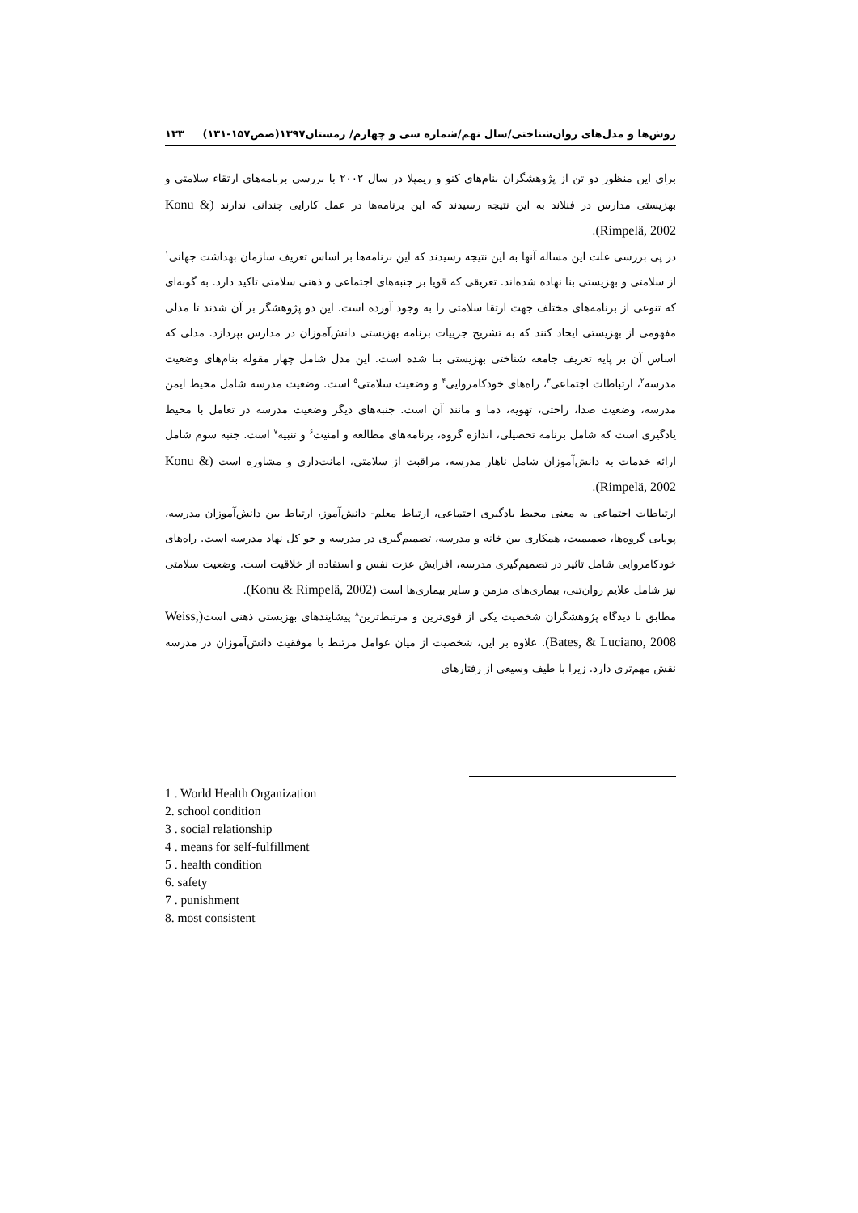روش‌ها و مدل‌های روان‌شناختی/سال نهم/شماره سی و چهارم/ زمستان۱۳۹۷(صص۱۵۷-۱۳۱) ۱۳۳
برای این منظور دو تن از پژوهشگران بنام‌های کنو و ریمپلا در سال ۲۰۰۲ با بررسی برنامه‌های ارتقاء سلامتی و بهزیستی مدارس در فنلاند به این نتیجه رسیدند که این برنامه‌ها در عمل کارایی چندانی ندارند (Konu & Rimpelä, 2002).
در پی بررسی علت این مساله آنها به این نتیجه رسیدند که این برنامه‌ها بر اساس تعریف سازمان بهداشت جهانی<sup>۱</sup> از سلامتی و بهزیستی بنا نهاده شده‌اند. تعریقی که قویا بر جنبه‌های اجتماعی و ذهنی سلامتی تاکید دارد. به گونه‌ای که تنوعی از برنامه‌های مختلف جهت ارتقا سلامتی را به وجود آورده است. این دو پژوهشگر بر آن شدند تا مدلی مفهومی از بهزیستی ایجاد کنند که به تشریح جزییات برنامه بهزیستی دانش‌آموزان در مدارس بپردازد. مدلی که اساس آن بر پایه تعریف جامعه شناختی بهزیستی بنا شده است. این مدل شامل چهار مقوله بنام‌های وضعیت مدرسه<sup>۲</sup>، ارتباطات اجتماعی<sup>۳</sup>، راه‌های خودکامروایی<sup>۴</sup> و وضعیت سلامتی<sup>۵</sup> است. وضعیت مدرسه شامل محیط ایمن مدرسه، وضعیت صدا، راحتی، تهویه، دما و مانند آن است. جنبه‌های دیگر وضعیت مدرسه در تعامل با محیط یادگیری است که شامل برنامه تحصیلی، اندازه گروه، برنامه‌های مطالعه و امنیت<sup>۶</sup> و تنبیه<sup>۷</sup> است. جنبه سوم شامل ارائه خدمات به دانش‌آموزان شامل ناهار مدرسه، مراقبت از سلامتی، امانت‌داری و مشاوره است (Konu & Rimpelä, 2002).
ارتباطات اجتماعی به معنی محیط یادگیری اجتماعی، ارتباط معلم- دانش‌آموز، ارتباط بین دانش‌آموزان مدرسه، پویایی گروه‌ها، صمیمیت، همکاری بین خانه و مدرسه، تصمیم‌گیری در مدرسه و جو کل نهاد مدرسه است. راه‌های خودکامروایی شامل تاثیر در تصمیم‌گیری مدرسه، افزایش عزت نفس و استفاده از خلاقیت است. وضعیت سلامتی نیز شامل علایم روان‌تنی، بیماری‌های مزمن و سایر بیماری‌ها است (Konu & Rimpelä, 2002).
مطابق با دیدگاه پژوهشگران شخصیت یکی از قوی‌ترین و مرتبط‌ترین<sup>۸</sup> پیشایندهای بهزیستی ذهنی است(Weiss, Bates, & Luciano, 2008). علاوه بر این، شخصیت از میان عوامل مرتبط با موفقیت دانش‌آموزان در مدرسه نقش مهم‌تری دارد. زیرا با طیف وسیعی از رفتارهای
1 . World Health Organization
2. school condition
3 . social relationship
4 . means for self-fulfillment
5 . health condition
6. safety
7 . punishment
8. most consistent